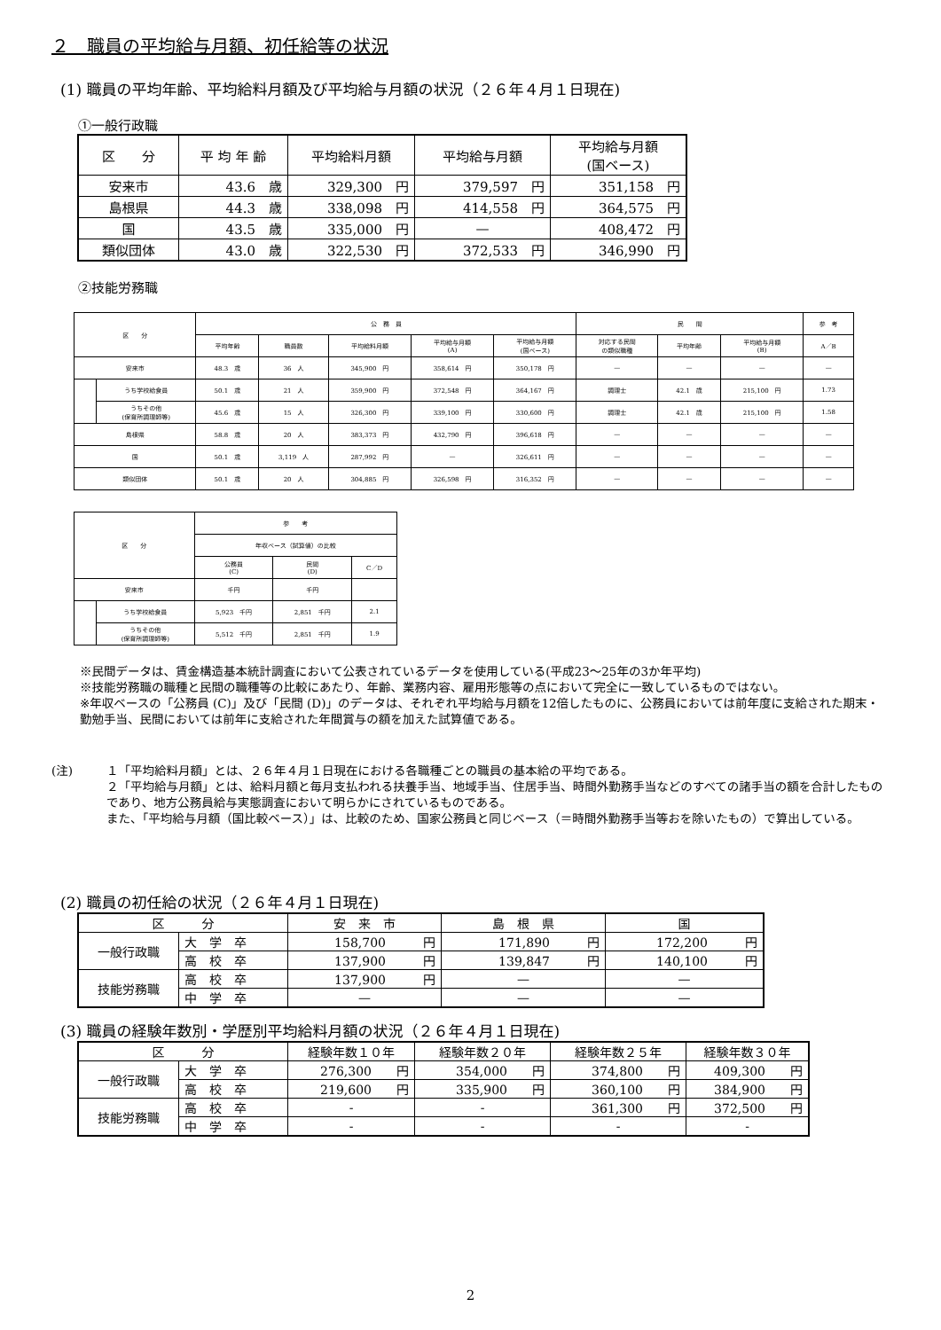２　職員の平均給与月額、初任給等の状況
(1) 職員の平均年齢、平均給料月額及び平均給与月額の状況（２６年４月１日現在)
①一般行政職
| 区 分 | 平 均 年 齢 | 平均給料月額 | 平均給与月額 | 平均給与月額 (国ベース) |
| --- | --- | --- | --- | --- |
| 安来市 | 43.6 歳 | 329,300 円 | 379,597 円 | 351,158 円 |
| 島根県 | 44.3 歳 | 338,098 円 | 414,558 円 | 364,575 円 |
| 国 | 43.5 歳 | 335,000 円 | — | 408,472 円 |
| 類似団体 | 43.0 歳 | 322,530 円 | 372,533 円 | 346,990 円 |
②技能労務職
| 区 分 | | 公 務 員 | | | | | 民 間 | | | 参 考 |
| --- | --- | --- | --- | --- | --- | --- | --- | --- | --- | --- |
| | | 平均年齢 | 職員数 | 平均給料月額 | 平均給与月額 (A) | 平均給与月額 (国ベース) | 対応する民間 の類似職種 | 平均年齢 | 平均給与月額 (B) | A／B |
| 安来市 | | 48.3 歳 | 36 人 | 345,900 円 | 358,614 円 | 350,178 円 | — | — | — | — |
| | うち学校給食員 | 50.1 歳 | 21 人 | 359,900 円 | 372,548 円 | 364,167 円 | 調理士 | 42.1 歳 | 215,100 円 | 1.73 |
| | うちその他 (保育所調理師等) | 45.6 歳 | 15 人 | 326,300 円 | 339,100 円 | 330,600 円 | 調理士 | 42.1 歳 | 215,100 円 | 1.58 |
| 島根県 | | 58.8 歳 | 20 人 | 383,373 円 | 432,790 円 | 396,618 円 | — | — | — | — |
| 国 | | 50.1 歳 | 3,119 人 | 287,992 円 | — | 326,611 円 | — | — | — | — |
| 類似団体 | | 50.1 歳 | 20 人 | 304,885 円 | 326,598 円 | 316,352 円 | — | — | — | — |
| 区 分 | | 参 考 | | |
| --- | --- | --- | --- | --- |
| | | 年収ベース（試算値）の比較 | | |
| | | 公務員 (C) | 民間 (D) | C／D |
| 安来市 | | 千円 | 千円 | |
| | うち学校給食員 | 5,923 千円 | 2,851 千円 | 2.1 |
| | うちその他 (保育所調理師等) | 5,512 千円 | 2,851 千円 | 1.9 |
※民間データは、賃金構造基本統計調査において公表されているデータを使用している(平成23～25年の3か年平均)
※技能労務職の職種と民間の職種等の比較にあたり、年齢、業務内容、雇用形態等の点において完全に一致しているものではない。
※年収ベースの「公務員 (C)」及び「民間 (D)」のデータは、それぞれ平均給与月額を12倍したものに、公務員においては前年度に支給された期末・勤勉手当、民間においては前年に支給された年間賞与の額を加えた試算値である。
(注) １「平均給料月額」とは、２６年４月１日現在における各職種ごとの職員の基本給の平均である。
２「平均給与月額」とは、給料月額と毎月支払われる扶養手当、地域手当、住居手当、時間外勤務手当などのすべての諸手当の額を合計したものであり、地方公務員給与実態調査において明らかにされているものである。
また、「平均給与月額（国比較ベース）」は、比較のため、国家公務員と同じベース（＝時間外勤務手当等おを除いたもの）で算出している。
(2) 職員の初任給の状況（２６年４月１日現在)
| 区 分 | | 安 来 市 | 島 根 県 | 国 |
| --- | --- | --- | --- | --- |
| 一般行政職 | 大 学 卒 | 158,700 円 | 171,890 円 | 172,200 円 |
| | 高 校 卒 | 137,900 円 | 139,847 円 | 140,100 円 |
| 技能労務職 | 高 校 卒 | 137,900 円 | — | — |
| | 中 学 卒 | — | — | — |
(3) 職員の経験年数別・学歴別平均給料月額の状況（２６年４月１日現在)
| 区 分 | | 経験年数１０年 | 経験年数２０年 | 経験年数２５年 | 経験年数３０年 |
| --- | --- | --- | --- | --- | --- |
| 一般行政職 | 大 学 卒 | 276,300 円 | 354,000 円 | 374,800 円 | 409,300 円 |
| | 高 校 卒 | 219,600 円 | 335,900 円 | 360,100 円 | 384,900 円 |
| 技能労務職 | 高 校 卒 | - | - | 361,300 円 | 372,500 円 |
| | 中 学 卒 | - | - | - | - |
2